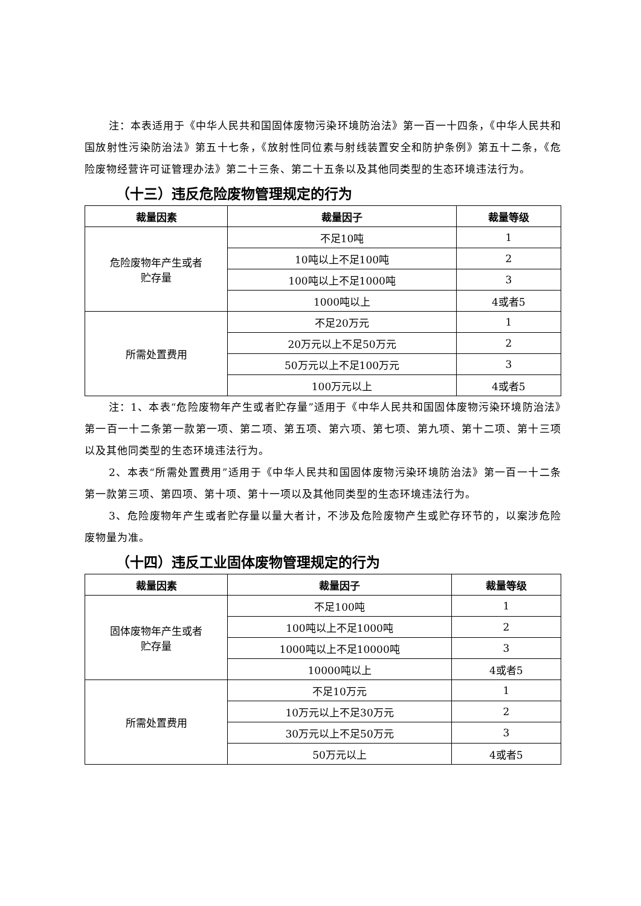注：本表适用于《中华人民共和国固体废物污染环境防治法》第一百一十四条，《中华人民共和国放射性污染防治法》第五十七条，《放射性同位素与射线装置安全和防护条例》第五十二条，《危险废物经营许可证管理办法》第二十三条、第二十五条以及其他同类型的生态环境违法行为。
（十三）违反危险废物管理规定的行为
| 裁量因素 | 裁量因子 | 裁量等级 |
| --- | --- | --- |
| 危险废物年产生或者 贮存量 | 不足10吨 | 1 |
| | 10吨以上不足100吨 | 2 |
| | 100吨以上不足1000吨 | 3 |
| | 1000吨以上 | 4或者5 |
| 所需处置费用 | 不足20万元 | 1 |
| | 20万元以上不足50万元 | 2 |
| | 50万元以上不足100万元 | 3 |
| | 100万元以上 | 4或者5 |
注：1、本表“危险废物年产生或者贮存量”适用于《中华人民共和国固体废物污染环境防治法》第一百一十二条第一款第一项、第二项、第五项、第六项、第七项、第九项、第十二项、第十三项以及其他同类型的生态环境违法行为。
2、本表“所需处置费用”适用于《中华人民共和国固体废物污染环境防治法》第一百一十二条第一款第三项、第四项、第十项、第十一项以及其他同类型的生态环境违法行为。
3、危险废物年产生或者贮存量以量大者计，不涉及危险废物产生或贮存环节的，以案涉危险废物量为准。
（十四）违反工业固体废物管理规定的行为
| 裁量因素 | 裁量因子 | 裁量等级 |
| --- | --- | --- |
| 固体废物年产生或者 贮存量 | 不足100吨 | 1 |
| | 100吨以上不足1000吨 | 2 |
| | 1000吨以上不足10000吨 | 3 |
| | 10000吨以上 | 4或者5 |
| 所需处置费用 | 不足10万元 | 1 |
| | 10万元以上不足30万元 | 2 |
| | 30万元以上不足50万元 | 3 |
| | 50万元以上 | 4或者5 |